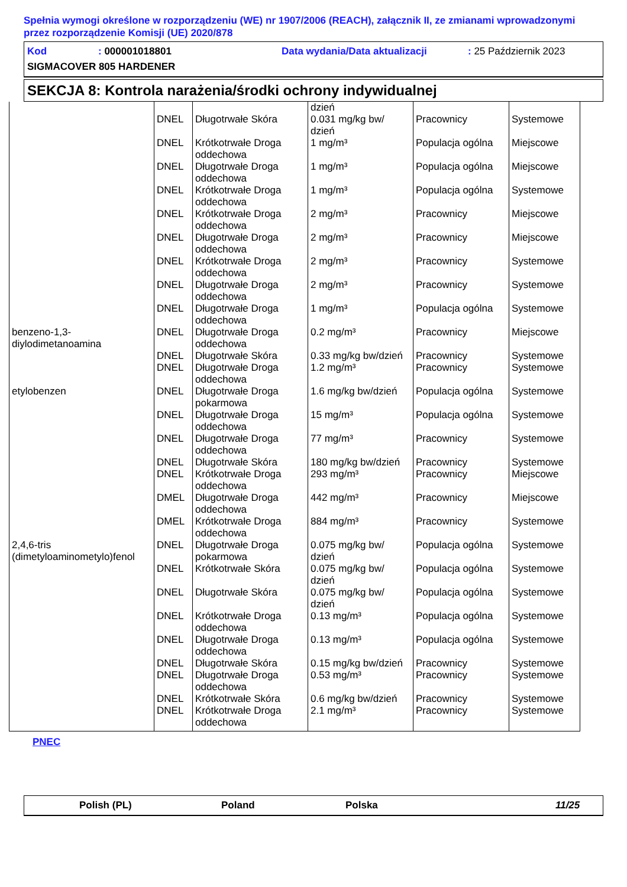Spełnia wymogi określone w rozporządzeniu (WE) nr 1907/2006 (REACH), załącznik II, ze zmianami wprowadzonymi przez rozporządzenie Komisji (UE) 2020/878
Kod: 000001018801 Data wydania/Data aktualizacji: 25 Październik 2023 SIGMACOVER 805 HARDENER
SEKCJA 8: Kontrola narażenia/środki ochrony indywidualnej
| | | | dzień | | |
| | DNEL | Długotrwałe Skóra | 0.031 mg/kg bw/ dzień | Pracownicy | Systemowe |
| | DNEL | Krótkotrwałe Droga oddechowa | 1 mg/m³ | Populacja ogólna | Miejscowe |
| | DNEL | Długotrwałe Droga oddechowa | 1 mg/m³ | Populacja ogólna | Miejscowe |
| | DNEL | Krótkotrwałe Droga oddechowa | 1 mg/m³ | Populacja ogólna | Systemowe |
| | DNEL | Krótkotrwałe Droga oddechowa | 2 mg/m³ | Pracownicy | Miejscowe |
| | DNEL | Długotrwałe Droga oddechowa | 2 mg/m³ | Pracownicy | Miejscowe |
| | DNEL | Krótkotrwałe Droga oddechowa | 2 mg/m³ | Pracownicy | Systemowe |
| | DNEL | Długotrwałe Droga oddechowa | 2 mg/m³ | Pracownicy | Systemowe |
| | DNEL | Długotrwałe Droga oddechowa | 1 mg/m³ | Populacja ogólna | Systemowe |
| benzeno-1,3-diylodimetanoamina | DNEL | Długotrwałe Droga oddechowa | 0.2 mg/m³ | Pracownicy | Miejscowe |
| | DNEL | Długotrwałe Skóra | 0.33 mg/kg bw/dzień | Pracownicy | Systemowe |
| | DNEL | Długotrwałe Droga oddechowa | 1.2 mg/m³ | Pracownicy | Systemowe |
| etylobenzen | DNEL | Długotrwałe Droga pokarmowa | 1.6 mg/kg bw/dzień | Populacja ogólna | Systemowe |
| | DNEL | Długotrwałe Droga oddechowa | 15 mg/m³ | Populacja ogólna | Systemowe |
| | DNEL | Długotrwałe Droga oddechowa | 77 mg/m³ | Pracownicy | Systemowe |
| | DNEL | Długotrwałe Skóra | 180 mg/kg bw/dzień | Pracownicy | Systemowe |
| | DNEL | Krótkotrwałe Droga oddechowa | 293 mg/m³ | Pracownicy | Miejscowe |
| | DMEL | Długotrwałe Droga oddechowa | 442 mg/m³ | Pracownicy | Miejscowe |
| | DMEL | Krótkotrwałe Droga oddechowa | 884 mg/m³ | Pracownicy | Systemowe |
| 2,4,6-tris (dimetyloaminometylo)fenol | DNEL | Długotrwałe Droga pokarmowa | 0.075 mg/kg bw/ dzień | Populacja ogólna | Systemowe |
| | DNEL | Krótkotrwałe Skóra | 0.075 mg/kg bw/ dzień | Populacja ogólna | Systemowe |
| | DNEL | Długotrwałe Skóra | 0.075 mg/kg bw/ dzień | Populacja ogólna | Systemowe |
| | DNEL | Krótkotrwałe Droga oddechowa | 0.13 mg/m³ | Populacja ogólna | Systemowe |
| | DNEL | Długotrwałe Droga oddechowa | 0.13 mg/m³ | Populacja ogólna | Systemowe |
| | DNEL | Długotrwałe Skóra | 0.15 mg/kg bw/dzień | Pracownicy | Systemowe |
| | DNEL | Długotrwałe Droga oddechowa | 0.53 mg/m³ | Pracownicy | Systemowe |
| | DNEL | Krótkotrwałe Skóra | 0.6 mg/kg bw/dzień | Pracownicy | Systemowe |
| | DNEL | Krótkotrwałe Droga oddechowa | 2.1 mg/m³ | Pracownicy | Systemowe |
PNEC
Polish (PL) Poland Polska 11/25